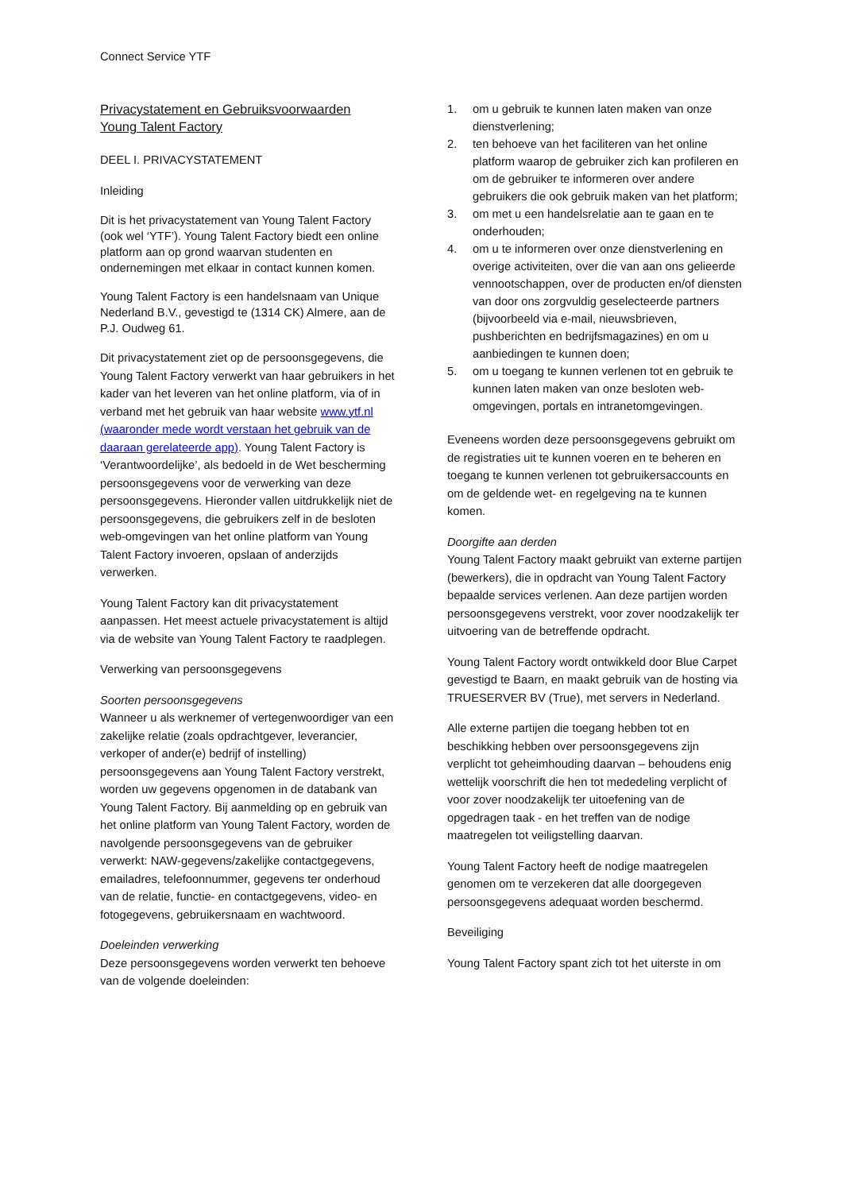Connect Service YTF
Privacystatement en Gebruiksvoorwaarden
Young Talent Factory
DEEL I. PRIVACYSTATEMENT
Inleiding
Dit is het privacystatement van Young Talent Factory (ook wel ‘YTF’). Young Talent Factory biedt een online platform aan op grond waarvan studenten en ondernemingen met elkaar in contact kunnen komen.
Young Talent Factory is een handelsnaam van Unique Nederland B.V., gevestigd te (1314 CK) Almere, aan de P.J. Oudweg 61.
Dit privacystatement ziet op de persoonsgegevens, die Young Talent Factory verwerkt van haar gebruikers in het kader van het leveren van het online platform, via of in verband met het gebruik van haar website www.ytf.nl (waaronder mede wordt verstaan het gebruik van de daaraan gerelateerde app). Young Talent Factory is ‘Verantwoordelijke’, als bedoeld in de Wet bescherming persoonsgegevens voor de verwerking van deze persoonsgegevens. Hieronder vallen uitdrukkelijk niet de persoonsgegevens, die gebruikers zelf in de besloten web-omgevingen van het online platform van Young Talent Factory invoeren, opslaan of anderzijds verwerken.
Young Talent Factory kan dit privacystatement aanpassen. Het meest actuele privacystatement is altijd via de website van Young Talent Factory te raadplegen.
Verwerking van persoonsgegevens
Soorten persoonsgegevens
Wanneer u als werknemer of vertegenwoordiger van een zakelijke relatie (zoals opdrachtgever, leverancier, verkoper of ander(e) bedrijf of instelling) persoonsgegevens aan Young Talent Factory verstrekt, worden uw gegevens opgenomen in de databank van Young Talent Factory. Bij aanmelding op en gebruik van het online platform van Young Talent Factory, worden de navolgende persoonsgegevens van de gebruiker verwerkt: NAW-gegevens/zakelijke contactgegevens, emailadres, telefoonnummer, gegevens ter onderhoud van de relatie, functie- en contactgegevens, video- en fotogegevens, gebruikersnaam en wachtwoord.
Doeleinden verwerking
Deze persoonsgegevens worden verwerkt ten behoeve van de volgende doeleinden:
1. om u gebruik te kunnen laten maken van onze dienstverlening;
2. ten behoeve van het faciliteren van het online platform waarop de gebruiker zich kan profileren en om de gebruiker te informeren over andere gebruikers die ook gebruik maken van het platform;
3. om met u een handelsrelatie aan te gaan en te onderhouden;
4. om u te informeren over onze dienstverlening en overige activiteiten, over die van aan ons gelieerde vennootschappen, over de producten en/of diensten van door ons zorgvuldig geselecteerde partners (bijvoorbeeld via e-mail, nieuwsbrieven, pushberichten en bedrijfsmagazines) en om u aanbiedingen te kunnen doen;
5. om u toegang te kunnen verlenen tot en gebruik te kunnen laten maken van onze besloten web-omgevingen, portals en intranetomgevingen.
Eveneens worden deze persoonsgegevens gebruikt om de registraties uit te kunnen voeren en te beheren en toegang te kunnen verlenen tot gebruikersaccounts en om de geldende wet- en regelgeving na te kunnen komen.
Doorgifte aan derden
Young Talent Factory maakt gebruikt van externe partijen (bewerkers), die in opdracht van Young Talent Factory bepaalde services verlenen. Aan deze partijen worden persoonsgegevens verstrekt, voor zover noodzakelijk ter uitvoering van de betreffende opdracht.
Young Talent Factory wordt ontwikkeld door Blue Carpet gevestigd te Baarn, en maakt gebruik van de hosting via TRUESERVER BV (True), met servers in Nederland.
Alle externe partijen die toegang hebben tot en beschikking hebben over persoonsgegevens zijn verplicht tot geheimhouding daarvan – behoudens enig wettelijk voorschrift die hen tot mededeling verplicht of voor zover noodzakelijk ter uitoefening van de opgedragen taak - en het treffen van de nodige maatregelen tot veiligstelling daarvan.
Young Talent Factory heeft de nodige maatregelen genomen om te verzekeren dat alle doorgegeven persoonsgegevens adequaat worden beschermd.
Beveiliging
Young Talent Factory spant zich tot het uiterste in om